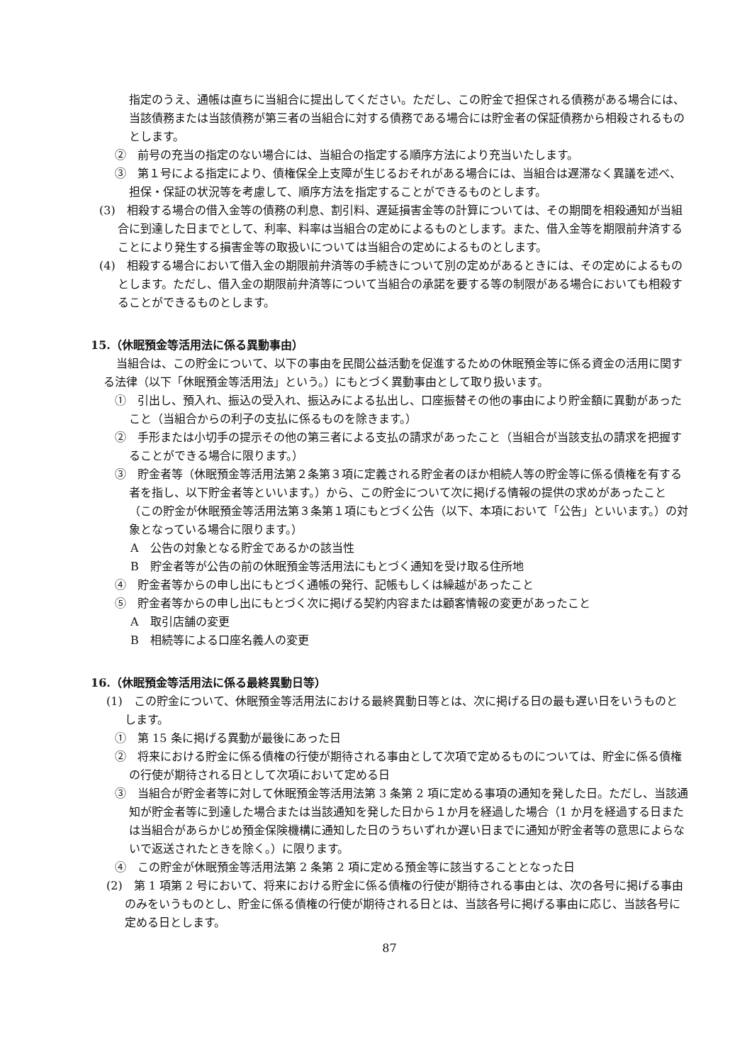指定のうえ、通帳は直ちに当組合に提出してください。ただし、この貯金で担保される債務がある場合には、当該債務または当該債務が第三者の当組合に対する債務である場合には貯金者の保証債務から相殺されるものとします。
②　前号の充当の指定のない場合には、当組合の指定する順序方法により充当いたします。
③　第１号による指定により、債権保全上支障が生じるおそれがある場合には、当組合は遅滞なく異議を述べ、担保・保証の状況等を考慮して、順序方法を指定することができるものとします。
(3)　相殺する場合の借入金等の債務の利息、割引料、遅延損害金等の計算については、その期間を相殺通知が当組合に到達した日までとして、利率、料率は当組合の定めによるものとします。また、借入金等を期限前弁済することにより発生する損害金等の取扱いについては当組合の定めによるものとします。
(4)　相殺する場合において借入金の期限前弁済等の手続きについて別の定めがあるときには、その定めによるものとします。ただし、借入金の期限前弁済等について当組合の承諾を要する等の制限がある場合においても相殺することができるものとします。
15.（休眠預金等活用法に係る異動事由）
当組合は、この貯金について、以下の事由を民間公益活動を促進するための休眠預金等に係る資金の活用に関する法律（以下「休眠預金等活用法」という。）にもとづく異動事由として取り扱います。
①　引出し、預入れ、振込の受入れ、振込みによる払出し、口座振替その他の事由により貯金額に異動があったこと（当組合からの利子の支払に係るものを除きます。）
②　手形または小切手の提示その他の第三者による支払の請求があったこと（当組合が当該支払の請求を把握することができる場合に限ります。）
③　貯金者等（休眠預金等活用法第２条第３項に定義される貯金者のほか相続人等の貯金等に係る債権を有する者を指し、以下貯金者等といいます。）から、この貯金について次に掲げる情報の提供の求めがあったこと（この貯金が休眠預金等活用法第３条第１項にもとづく公告（以下、本項において「公告」といいます。）の対象となっている場合に限ります。）
A　公告の対象となる貯金であるかの該当性
B　貯金者等が公告の前の休眠預金等活用法にもとづく通知を受け取る住所地
④　貯金者等からの申し出にもとづく通帳の発行、記帳もしくは繰越があったこと
⑤　貯金者等からの申し出にもとづく次に掲げる契約内容または顧客情報の変更があったこと
A　取引店舗の変更
B　相続等による口座名義人の変更
16.（休眠預金等活用法に係る最終異動日等）
(1)　この貯金について、休眠預金等活用法における最終異動日等とは、次に掲げる日の最も遅い日をいうものとします。
①　第 15 条に掲げる異動が最後にあった日
②　将来における貯金に係る債権の行使が期待される事由として次項で定めるものについては、貯金に係る債権の行使が期待される日として次項において定める日
③　当組合が貯金者等に対して休眠預金等活用法第 3 条第 2 項に定める事項の通知を発した日。ただし、当該通知が貯金者等に到達した場合または当該通知を発した日から１か月を経過した場合（1 か月を経過する日または当組合があらかじめ預金保険機構に通知した日のうちいずれか遅い日までに通知が貯金者等の意思によらないで返送されたときを除く。）に限ります。
④　この貯金が休眠預金等活用法第 2 条第 2 項に定める預金等に該当することとなった日
(2)　第 1 項第 2 号において、将来における貯金に係る債権の行使が期待される事由とは、次の各号に掲げる事由のみをいうものとし、貯金に係る債権の行使が期待される日とは、当該各号に掲げる事由に応じ、当該各号に定める日とします。
87